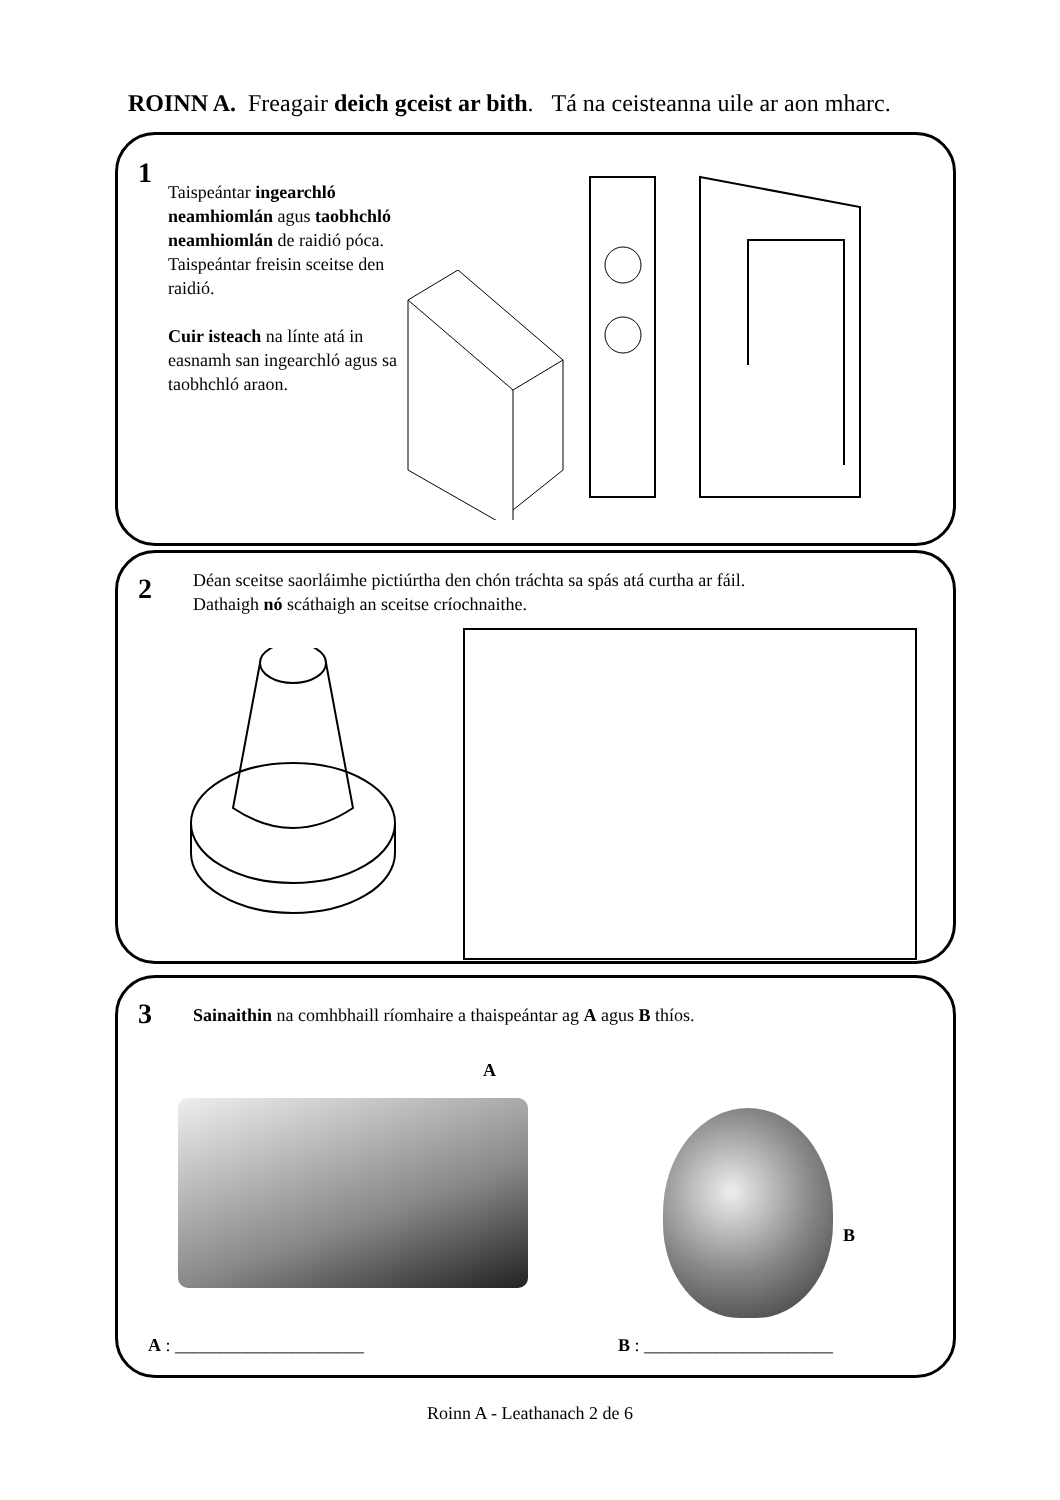ROINN A. Freagair deich gceist ar bith. Tá na ceisteanna uile ar aon mharc.
1
Taispeántar ingearchló neamhiomlán agus taobhchló neamhiomlán de raidió póca. Taispeántar freisin sceitse den raidió.
Cuir isteach na línte atá in easnamh san ingearchló agus sa taobhchló araon.
2
Déan sceitse saorláimhe pictiúrtha den chón tráchta sa spás atá curtha ar fáil.
Dathaigh nó scáthaigh an sceitse críochnaithe.
3
Sainaithin na comhbhaill ríomhaire a thaispeántar ag A agus B thíos.
A
B
A : _____________________ B : _____________________
Roinn A - Leathanach 2 de 6